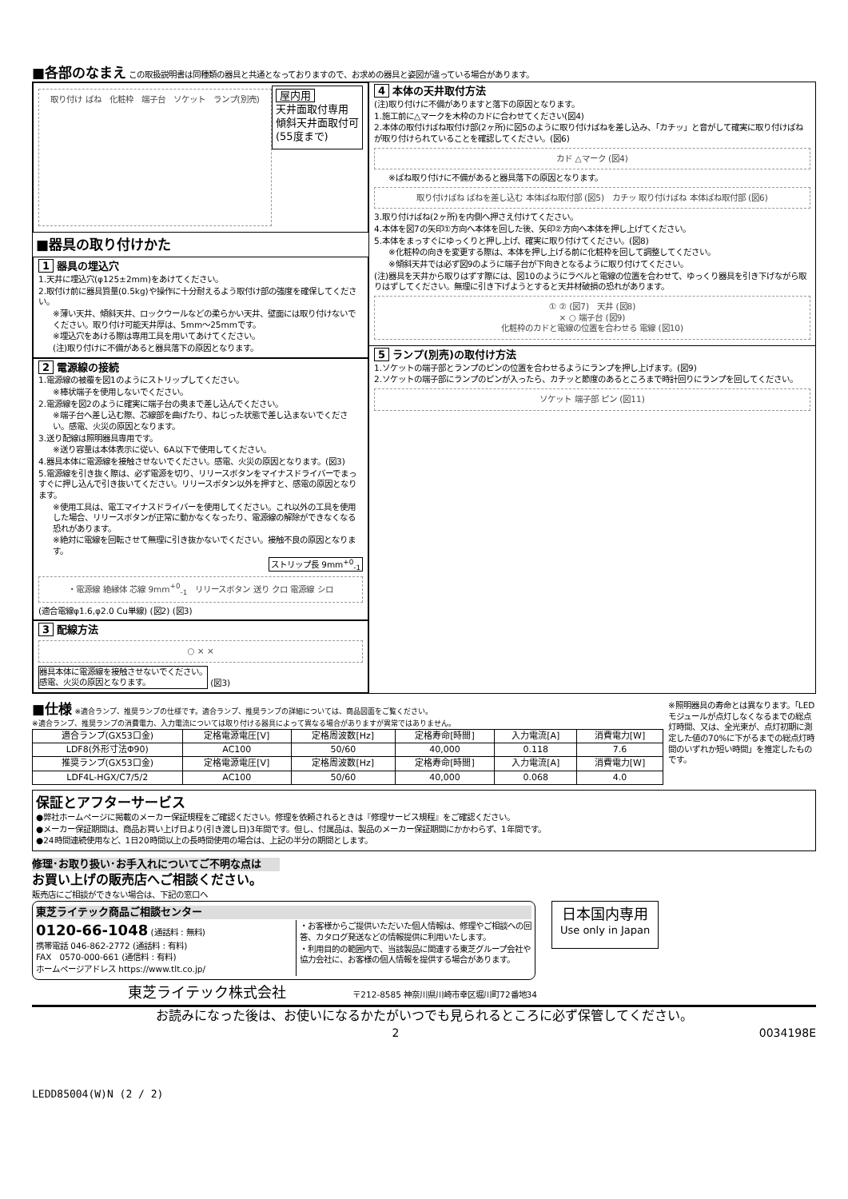■各部のなまえ
この取扱説明書は同種類の器具と共通となっておりますので、お求めの器具と姿図が違っている場合があります。
取り付け ばね　化粧枠　端子台　ソケット　ランプ(別売)
屋内用
天井面取付専用
傾斜天井面取付可
(55度まで)
■器具の取り付けかた
1 器具の埋込穴
1.天井に埋込穴(φ125±2mm)をあけてください。
2.取付け前に器具質量(0.5kg)や操作に十分耐えるよう取付け部の強度を確保してください。
※薄い天井、傾斜天井、ロックウールなどの柔らかい天井、壁面には取り付けないでください。取り付け可能天井厚は、5mm～25mmです。
※埋込穴をあける際は専用工具を用いてあけてください。
(注)取り付けに不備があると器具落下の原因となります。
2 電源線の接続
1.電源線の被覆を図1のようにストリップしてください。
※棒状端子を使用しないでください。
2.電源線を図2のように確実に端子台の奥まで差し込んでください。
※端子台へ差し込む際、芯線部を曲げたり、ねじった状態で差し込まないでください。感電、火災の原因となります。
3.送り配線は照明器具専用です。
※送り容量は本体表示に従い、6A以下で使用してください。
4.器具本体に電源線を接触させないでください。感電、火災の原因となります。(図3)
5.電源線を引き抜く際は、必ず電源を切り、リリースボタンをマイナスドライバーでまっすぐに押し込んで引き抜いてください。リリースボタン以外を押すと、感電の原因となります。
※使用工具は、電工マイナスドライバーを使用してください。これ以外の工具を使用した場合、リリースボタンが正常に動かなくなったり、電源線の解除ができなくなる恐れがあります。
※絶対に電線を回転させて無理に引き抜かないでください。接触不良の原因となります。
ストリップ長 9mm<sup>+0</sup><sub>-1</sub>
・電源線 絶縁体 芯線 9mm<sup>+0</sup><sub>-1</sub>　リリースボタン 送り クロ 電源線 シロ
(適合電線φ1.6,φ2.0 Cu単線) (図2) (図3)
3 配線方法
○ × ×
器具本体に電源線を接触させないでください。
感電、火災の原因となります。 (図3)
4 本体の天井取付方法
(注)取り付けに不備がありますと落下の原因となります。
1.施工前に△マークを木枠のカドに合わせてください(図4)
2.本体の取付けばね取付け部(2ヶ所)に図5のように取り付けばねを差し込み、「カチッ」と音がして確実に取り付けばねが取り付けられていることを確認してください。(図6)
カド △マーク (図4)
※ばね取り付けに不備があると器具落下の原因となります。
取り付けばね ばねを差し込む 本体ばね取付部 (図5)　カチッ 取り付けばね 本体ばね取付部 (図6)
3.取り付けばね(2ヶ所)を内側へ押さえ付けてください。
4.本体を図7の矢印①方向へ本体を回した後、矢印②方向へ本体を押し上げてください。
5.本体をまっすぐにゆっくりと押し上げ、確実に取り付けてください。(図8)
※化粧枠の向きを変更する際は、本体を押し上げる前に化粧枠を回して調整してください。
※傾斜天井では必ず図9のように端子台が下向きとなるように取り付けてください。
(注)器具を天井から取りはずす際には、図10のようにラベルと電線の位置を合わせて、ゆっくり器具を引き下げながら取りはずしてください。無理に引き下げようとすると天井材破損の恐れがあります。
① ② (図7)　天井 (図8)
× ○ 端子台 (図9)
化粧枠のカドと電線の位置を合わせる 電線 (図10)
5 ランプ(別売)の取付け方法
1.ソケットの端子部とランプのピンの位置を合わせるようにランプを押し上げます。(図9)
2.ソケットの端子部にランプのピンが入ったら、カチッと節度のあるところまで時計回りにランプを回してください。
ソケット 端子部 ピン (図11)
■仕様
※適合ランプ、推奨ランプの仕様です。適合ランプ、推奨ランプの詳細については、商品図面をご覧ください。
※適合ランプ、推奨ランプの消費電力、入力電流については取り付ける器具によって異なる場合がありますが異常ではありません。
| 適合ランプ(GX53口金) | 定格電源電圧[V] | 定格周波数[Hz] | 定格寿命[時間] | 入力電流[A] | 消費電力[W] |
| LDF8(外形寸法Φ90) | AC100 | 50/60 | 40,000 | 0.118 | 7.6 |
| 推奨ランプ(GX53口金) | 定格電源電圧[V] | 定格周波数[Hz] | 定格寿命[時間] | 入力電流[A] | 消費電力[W] |
| LDF4L-HGX/C7/5/2 | AC100 | 50/60 | 40,000 | 0.068 | 4.0 |
※照明器具の寿命とは異なります。「LEDモジュールが点灯しなくなるまでの総点灯時間、又は、全光束が、点灯初期に測定した値の70%に下がるまでの総点灯時間のいずれか短い時間」を推定したものです。
保証とアフターサービス
●弊社ホームページに掲載のメーカー保証規程をご確認ください。修理を依頼されるときは『修理サービス規程』をご確認ください。
●メーカー保証期間は、商品お買い上げ日より(引き渡し日)3年間です。但し、付属品は、製品のメーカー保証期間にかかわらず、1年間です。
●24時間連続使用など、1日20時間以上の長時間使用の場合は、上記の半分の期間とします。
修理･お取り扱い･お手入れについてご不明な点は
お買い上げの販売店へご相談ください。
販売店にご相談ができない場合は、下記の窓口へ
東芝ライテック商品ご相談センター
0120-66-1048 (通話料 : 無料)
携帯電話 046-862-2772 (通話料 : 有料)
FAX　0570-000-661 (通信料 : 有料)
ホームページアドレス https://www.tlt.co.jp/
・お客様からご提供いただいた個人情報は、修理やご相談への回答、カタログ発送などの情報提供に利用いたします。
・利用目的の範囲内で、当該製品に関連する東芝グループ会社や協力会社に、お客様の個人情報を提供する場合があります。
日本国内専用
Use only in Japan
東芝ライテック株式会社 〒212-8585 神奈川県川崎市幸区堀川町72番地34
お読みになった後は、お使いになるかたがいつでも見られるところに必ず保管してください。
2 0034198E
LEDD85004(W)N (2 / 2)